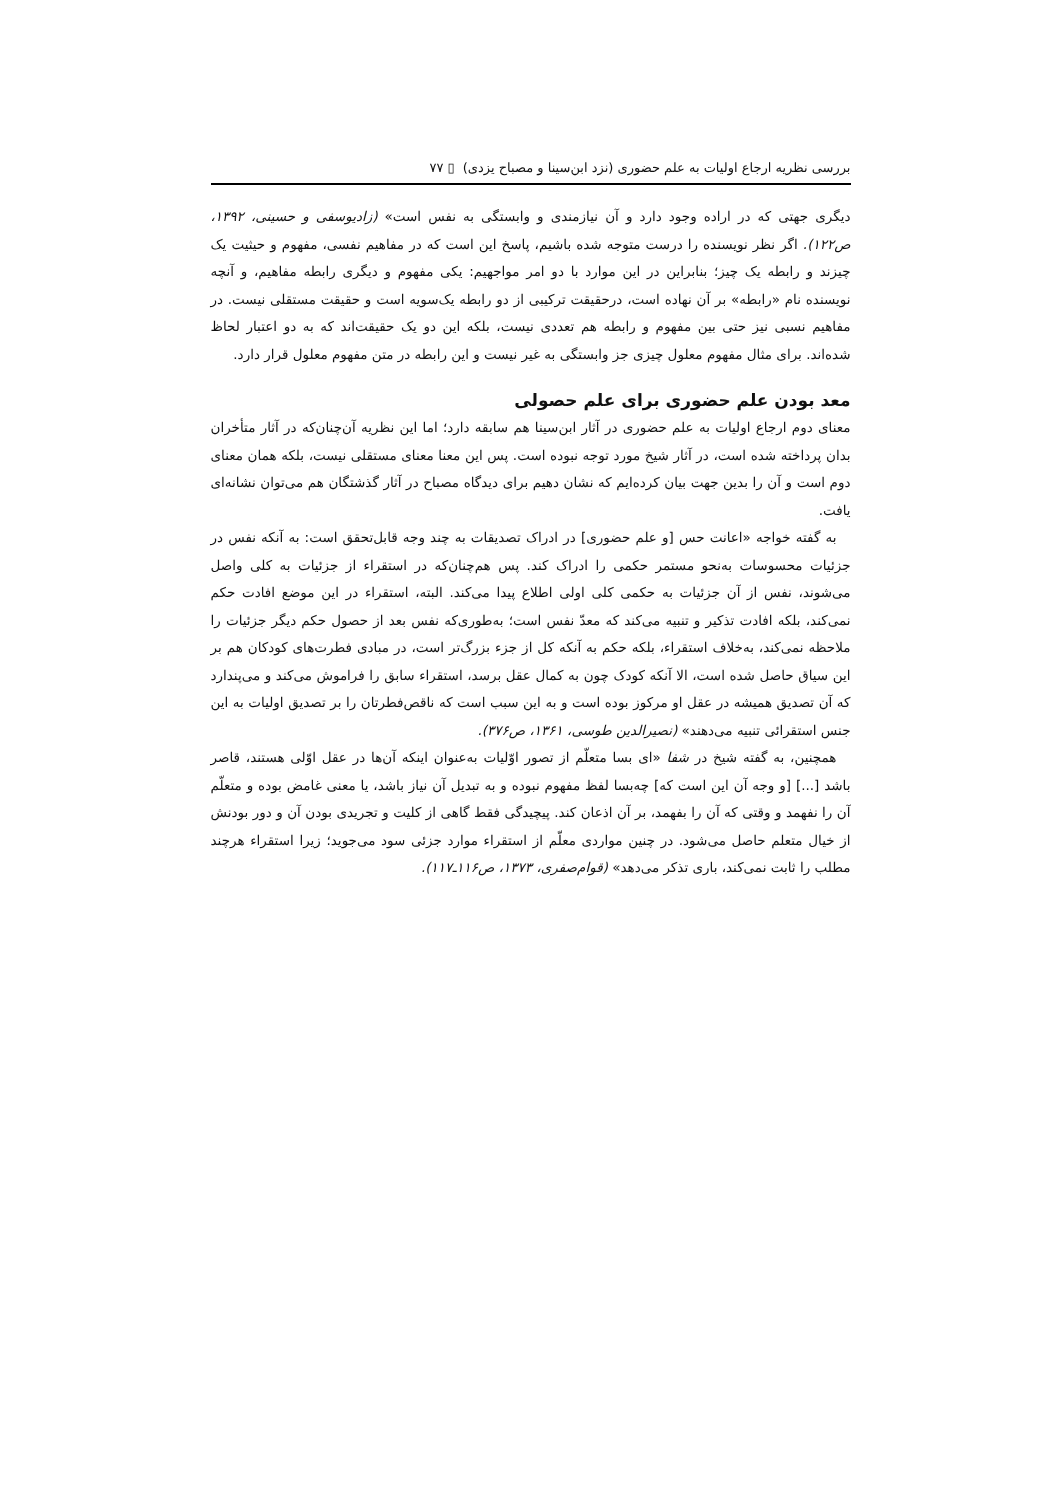بررسی نظریه ارجاع اولیات به علم حضوری (نزد ابن‌سینا و مصباح یزدی) ▯ ۷۷
دیگری جهتی که در اراده وجود دارد و آن نیازمندی و وابستگی به نفس است» (زادیوسفی و حسینی، ۱۳۹۲، ص۱۲۲). اگر نظر نویسنده را درست متوجه شده باشیم، پاسخ این است که در مفاهیم نفسی، مفهوم و حیثیت یک چیزند و رابطه یک چیز؛ بنابراین در این موارد با دو امر مواجهیم: یکی مفهوم و دیگری رابطه مفاهیم، و آنچه نویسنده نام «رابطه» بر آن نهاده است، درحقیقت ترکیبی از دو رابطه یک‌سویه است و حقیقت مستقلی نیست. در مفاهیم نسبی نیز حتی بین مفهوم و رابطه هم تعددی نیست، بلکه این دو یک حقیقت‌اند که به دو اعتبار لحاظ شده‌اند. برای مثال مفهوم معلول چیزی جز وابستگی به غیر نیست و این رابطه در متن مفهوم معلول قرار دارد.
معد بودن علم حضوری برای علم حصولی
معنای دوم ارجاع اولیات به علم حضوری در آثار ابن‌سینا هم سابقه دارد؛ اما این نظریه آن‌چنان‌که در آثار متأخران بدان پرداخته شده است، در آثار شیخ مورد توجه نبوده است. پس این معنا معنای مستقلی نیست، بلکه همان معنای دوم است و آن را بدین جهت بیان کرده‌ایم که نشان دهیم برای دیدگاه مصباح در آثار گذشتگان هم می‌توان نشانه‌ای یافت.
به گفته خواجه «اعانت حس [و علم حضوری] در ادراک تصدیقات به چند وجه قابل‌تحقق است: به آنکه نفس در جزئیات محسوسات به‌نحو مستمر حکمی را ادراک کند. پس هم‌چنان‌که در استقراء از جزئیات به کلی واصل می‌شوند، نفس از آن جزئیات به حکمی کلی اولی اطلاع پیدا می‌کند. البته، استقراء در این موضع افادت حکم نمی‌کند، بلکه افادت تذکیر و تنبیه می‌کند که معدّ نفس است؛ به‌طوری‌که نفس بعد از حصول حکم دیگر جزئیات را ملاحظه نمی‌کند، به‌خلاف استقراء، بلکه حکم به آنکه کل از جزء بزرگ‌تر است، در مبادی فطرت‌های کودکان هم بر این سیاق حاصل شده است، الا آنکه کودک چون به کمال عقل برسد، استقراء سابق را فراموش می‌کند و می‌پندارد که آن تصدیق همیشه در عقل او مرکوز بوده است و به این سبب است که ناقص‌فطرتان را بر تصدیق اولیات به این جنس استقرائی تنبیه می‌دهند» (نصیرالدین طوسی، ۱۳۶۱، ص۳۷۶).
همچنین، به گفته شیخ در شفا «ای بسا متعلّم از تصور اوّلیات به‌عنوان اینکه آن‌ها در عقل اوّلی هستند، قاصر باشد [...] [و وجه آن این است که] چه‌بسا لفظ مفهوم نبوده و به تبدیل آن نیاز باشد، یا معنی غامض بوده و متعلّم آن را نفهمد و وقتی که آن را بفهمد، بر آن اذعان کند. پیچیدگی فقط گاهی از کلیت و تجریدی بودن آن و دور بودنش از خیال متعلم حاصل می‌شود. در چنین مواردی معلّم از استقراء موارد جزئی سود می‌جوید؛ زیرا استقراء هرچند مطلب را ثابت نمی‌کند، باری تذکر می‌دهد» (قوام‌صفری، ۱۳۷۳، ص۱۱۶ـ۱۱۷).